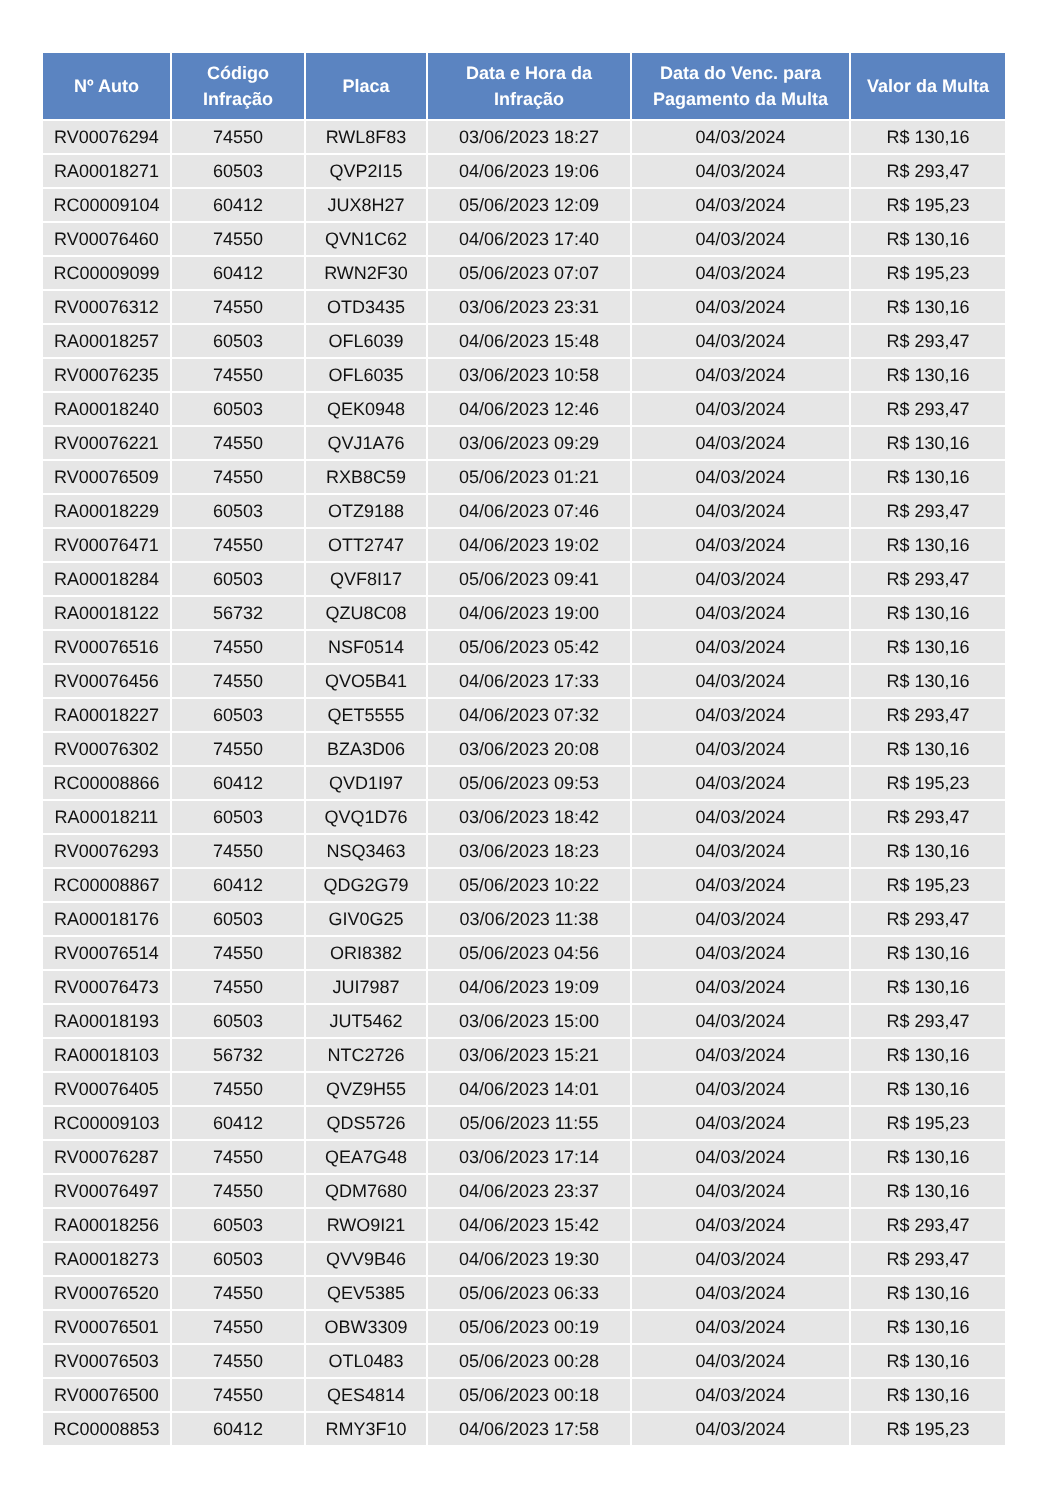| Nº Auto | Código Infração | Placa | Data e Hora da Infração | Data do Venc. para Pagamento da Multa | Valor da Multa |
| --- | --- | --- | --- | --- | --- |
| RV00076294 | 74550 | RWL8F83 | 03/06/2023 18:27 | 04/03/2024 | R$ 130,16 |
| RA00018271 | 60503 | QVP2I15 | 04/06/2023 19:06 | 04/03/2024 | R$ 293,47 |
| RC00009104 | 60412 | JUX8H27 | 05/06/2023 12:09 | 04/03/2024 | R$ 195,23 |
| RV00076460 | 74550 | QVN1C62 | 04/06/2023 17:40 | 04/03/2024 | R$ 130,16 |
| RC00009099 | 60412 | RWN2F30 | 05/06/2023 07:07 | 04/03/2024 | R$ 195,23 |
| RV00076312 | 74550 | OTD3435 | 03/06/2023 23:31 | 04/03/2024 | R$ 130,16 |
| RA00018257 | 60503 | OFL6039 | 04/06/2023 15:48 | 04/03/2024 | R$ 293,47 |
| RV00076235 | 74550 | OFL6035 | 03/06/2023 10:58 | 04/03/2024 | R$ 130,16 |
| RA00018240 | 60503 | QEK0948 | 04/06/2023 12:46 | 04/03/2024 | R$ 293,47 |
| RV00076221 | 74550 | QVJ1A76 | 03/06/2023 09:29 | 04/03/2024 | R$ 130,16 |
| RV00076509 | 74550 | RXB8C59 | 05/06/2023 01:21 | 04/03/2024 | R$ 130,16 |
| RA00018229 | 60503 | OTZ9188 | 04/06/2023 07:46 | 04/03/2024 | R$ 293,47 |
| RV00076471 | 74550 | OTT2747 | 04/06/2023 19:02 | 04/03/2024 | R$ 130,16 |
| RA00018284 | 60503 | QVF8I17 | 05/06/2023 09:41 | 04/03/2024 | R$ 293,47 |
| RA00018122 | 56732 | QZU8C08 | 04/06/2023 19:00 | 04/03/2024 | R$ 130,16 |
| RV00076516 | 74550 | NSF0514 | 05/06/2023 05:42 | 04/03/2024 | R$ 130,16 |
| RV00076456 | 74550 | QVO5B41 | 04/06/2023 17:33 | 04/03/2024 | R$ 130,16 |
| RA00018227 | 60503 | QET5555 | 04/06/2023 07:32 | 04/03/2024 | R$ 293,47 |
| RV00076302 | 74550 | BZA3D06 | 03/06/2023 20:08 | 04/03/2024 | R$ 130,16 |
| RC00008866 | 60412 | QVD1I97 | 05/06/2023 09:53 | 04/03/2024 | R$ 195,23 |
| RA00018211 | 60503 | QVQ1D76 | 03/06/2023 18:42 | 04/03/2024 | R$ 293,47 |
| RV00076293 | 74550 | NSQ3463 | 03/06/2023 18:23 | 04/03/2024 | R$ 130,16 |
| RC00008867 | 60412 | QDG2G79 | 05/06/2023 10:22 | 04/03/2024 | R$ 195,23 |
| RA00018176 | 60503 | GIV0G25 | 03/06/2023 11:38 | 04/03/2024 | R$ 293,47 |
| RV00076514 | 74550 | ORI8382 | 05/06/2023 04:56 | 04/03/2024 | R$ 130,16 |
| RV00076473 | 74550 | JUI7987 | 04/06/2023 19:09 | 04/03/2024 | R$ 130,16 |
| RA00018193 | 60503 | JUT5462 | 03/06/2023 15:00 | 04/03/2024 | R$ 293,47 |
| RA00018103 | 56732 | NTC2726 | 03/06/2023 15:21 | 04/03/2024 | R$ 130,16 |
| RV00076405 | 74550 | QVZ9H55 | 04/06/2023 14:01 | 04/03/2024 | R$ 130,16 |
| RC00009103 | 60412 | QDS5726 | 05/06/2023 11:55 | 04/03/2024 | R$ 195,23 |
| RV00076287 | 74550 | QEA7G48 | 03/06/2023 17:14 | 04/03/2024 | R$ 130,16 |
| RV00076497 | 74550 | QDM7680 | 04/06/2023 23:37 | 04/03/2024 | R$ 130,16 |
| RA00018256 | 60503 | RWO9I21 | 04/06/2023 15:42 | 04/03/2024 | R$ 293,47 |
| RA00018273 | 60503 | QVV9B46 | 04/06/2023 19:30 | 04/03/2024 | R$ 293,47 |
| RV00076520 | 74550 | QEV5385 | 05/06/2023 06:33 | 04/03/2024 | R$ 130,16 |
| RV00076501 | 74550 | OBW3309 | 05/06/2023 00:19 | 04/03/2024 | R$ 130,16 |
| RV00076503 | 74550 | OTL0483 | 05/06/2023 00:28 | 04/03/2024 | R$ 130,16 |
| RV00076500 | 74550 | QES4814 | 05/06/2023 00:18 | 04/03/2024 | R$ 130,16 |
| RC00008853 | 60412 | RMY3F10 | 04/06/2023 17:58 | 04/03/2024 | R$ 195,23 |